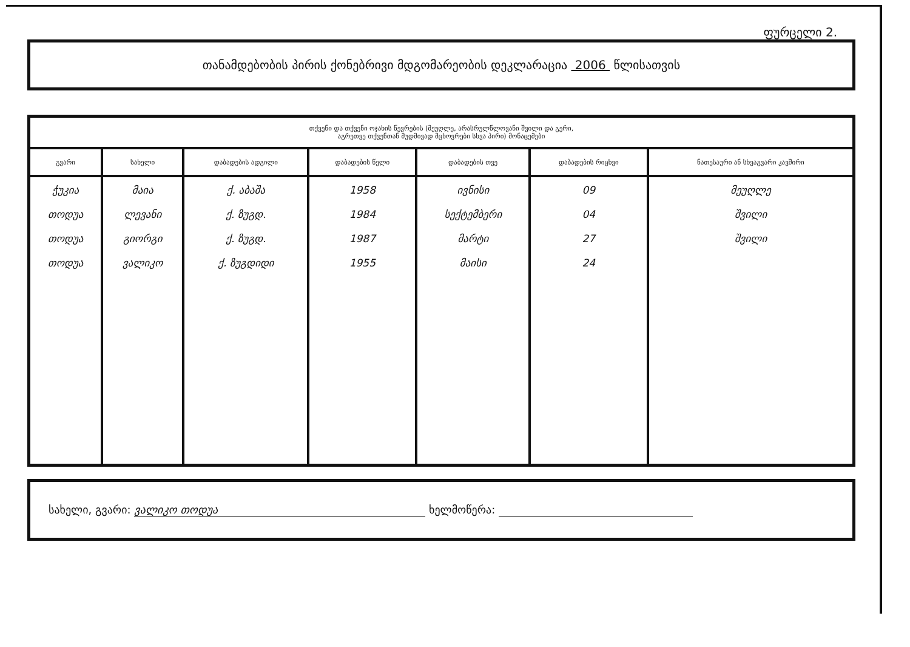ფურცელი 2.
თანამდებობის პირის ქონებრივი მდგომარეობის დეკლარაცია 2006 წლისათვის
| თქვენი და თქვენი ოჯახის წევრების (მეუღლე, არასრულწლოვანი შვილი და გერი, აგრეთვე თქვენთან მუდმივად მცხოვრები სხვა პირი) მონაცემები | | | | | | |
| --- | --- | --- | --- | --- | --- | --- |
| გვარი | სახელი | დაბადების ადგილი | დაბადების წელი | დაბადების თვე | დაბადების რიცხვი | ნათესაური ან სხვაგვარი კავშირი |
| ჭუკია თოდუა თოდუა თოდუა | მაია ლევანი გიორგი ვალიკო | ქ. აბაშა ქ. ზუგდ. ქ. ზუგდ. ქ. ზუგდიდი | 1958 1984 1987 1955 | ივნისი სექტემბერი მარტი მაისი | 09 04 27 24 | მეუღლე შვილი შვილი |
სახელი, გვარი: ვალიკო თოდუა ხელმოწერა: